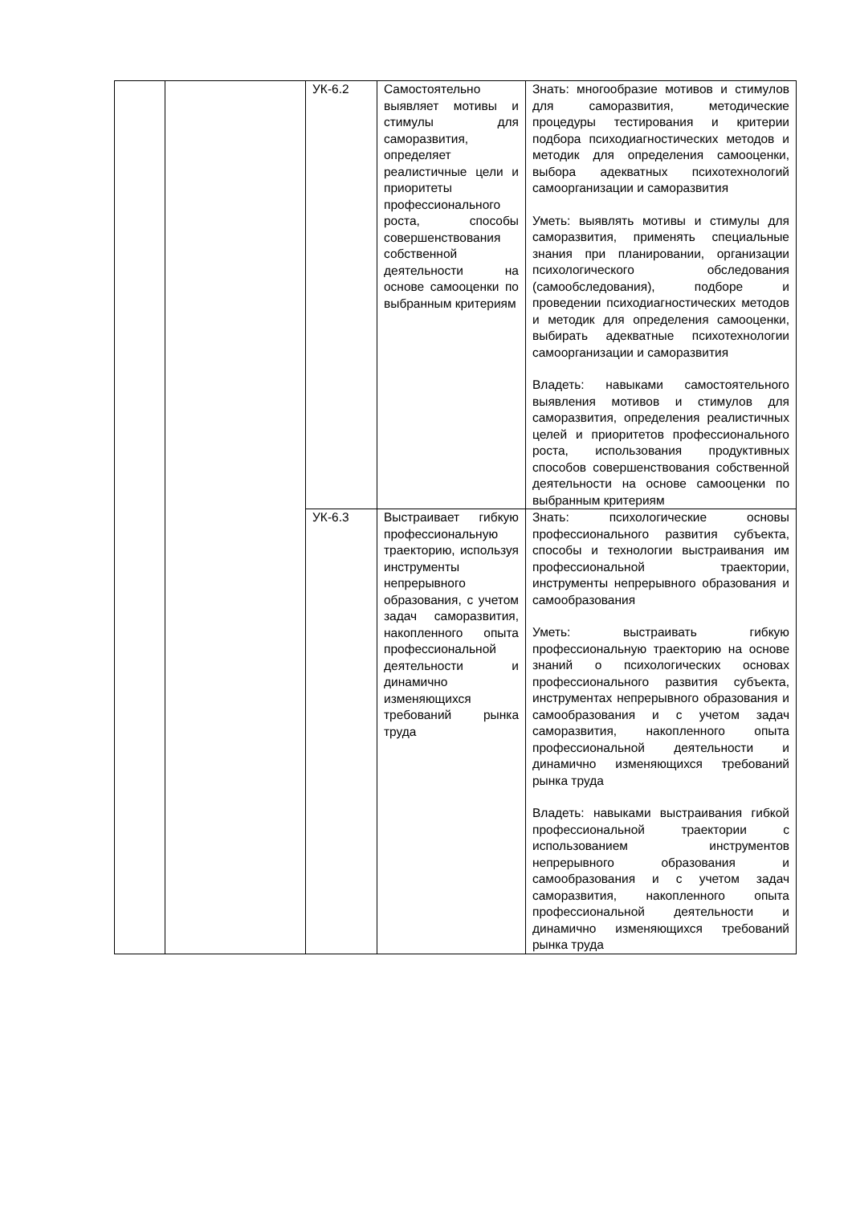| | | УК-6.2 | Самостоятельно выявляет мотивы и стимулы для саморазвития, определяет реалистичные цели и приоритеты профессионального роста, способы совершенствования собственной деятельности на основе самооценки по выбранным критериям | Знать: многообразие мотивов и стимулов для саморазвития, методические процедуры тестирования и критерии подбора психодиагностических методов и методик для определения самооценки, выбора адекватных психотехнологий самоорганизации и саморазвития Уметь: выявлять мотивы и стимулы для саморазвития, применять специальные знания при планировании, организации психологического обследования (самообследования), подборе и проведении психодиагностических методов и методик для определения самооценки, выбирать адекватные психотехнологии самоорганизации и саморазвития Владеть: навыками самостоятельного выявления мотивов и стимулов для саморазвития, определения реалистичных целей и приоритетов профессионального роста, использования продуктивных способов совершенствования собственной деятельности на основе самооценки по выбранным критериям |
| | | УК-6.3 | Выстраивает гибкую профессиональную траекторию, используя инструменты непрерывного образования, с учетом задач саморазвития, накопленного опыта профессиональной деятельности и динамично изменяющихся требований рынка труда | Знать: психологические основы профессионального развития субъекта, способы и технологии выстраивания им профессиональной траектории, инструменты непрерывного образования и самообразования Уметь: выстраивать гибкую профессиональную траекторию на основе знаний о психологических основах профессионального развития субъекта, инструментах непрерывного образования и самообразования и с учетом задач саморазвития, накопленного опыта профессиональной деятельности и динамично изменяющихся требований рынка труда Владеть: навыками выстраивания гибкой профессиональной траектории с использованием инструментов непрерывного образования и самообразования и с учетом задач саморазвития, накопленного опыта профессиональной деятельности и динамично изменяющихся требований рынка труда |